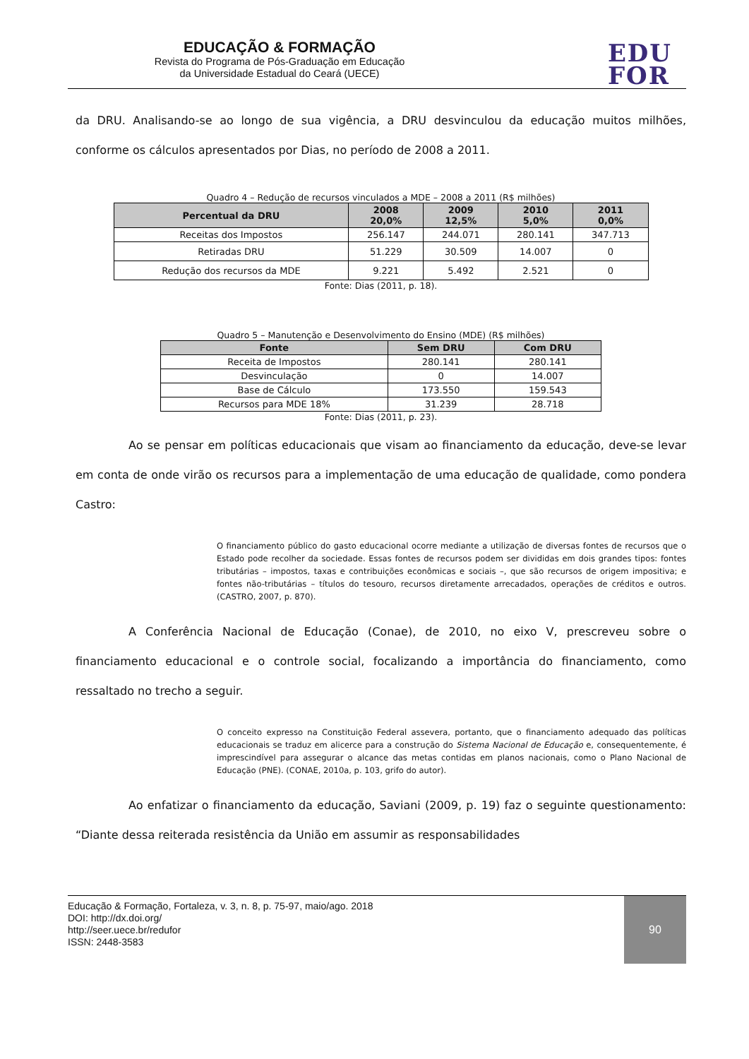EDUCAÇÃO & FORMAÇÃO
Revista do Programa de Pós-Graduação em Educação
da Universidade Estadual do Ceará (UECE)
EDU
FOR
da DRU. Analisando-se ao longo de sua vigência, a DRU desvinculou da educação muitos milhões, conforme os cálculos apresentados por Dias, no período de 2008 a 2011.
Quadro 4 – Redução de recursos vinculados a MDE – 2008 a 2011 (R$ milhões)
| Percentual da DRU | 2008 20,0% | 2009 12,5% | 2010 5,0% | 2011 0,0% |
| --- | --- | --- | --- | --- |
| Receitas dos Impostos | 256.147 | 244.071 | 280.141 | 347.713 |
| Retiradas DRU | 51.229 | 30.509 | 14.007 | 0 |
| Redução dos recursos da MDE | 9.221 | 5.492 | 2.521 | 0 |
Fonte: Dias (2011, p. 18).
Quadro 5 – Manutenção e Desenvolvimento do Ensino (MDE) (R$ milhões)
| Fonte | Sem DRU | Com DRU |
| --- | --- | --- |
| Receita de Impostos | 280.141 | 280.141 |
| Desvinculação | 0 | 14.007 |
| Base de Cálculo | 173.550 | 159.543 |
| Recursos para MDE 18% | 31.239 | 28.718 |
Fonte: Dias (2011, p. 23).
Ao se pensar em políticas educacionais que visam ao financiamento da educação, deve-se levar em conta de onde virão os recursos para a implementação de uma educação de qualidade, como pondera Castro:
O financiamento público do gasto educacional ocorre mediante a utilização de diversas fontes de recursos que o Estado pode recolher da sociedade. Essas fontes de recursos podem ser divididas em dois grandes tipos: fontes tributárias – impostos, taxas e contribuições econômicas e sociais –, que são recursos de origem impositiva; e fontes não-tributárias – títulos do tesouro, recursos diretamente arrecadados, operações de créditos e outros. (CASTRO, 2007, p. 870).
A Conferência Nacional de Educação (Conae), de 2010, no eixo V, prescreveu sobre o financiamento educacional e o controle social, focalizando a importância do financiamento, como ressaltado no trecho a seguir.
O conceito expresso na Constituição Federal assevera, portanto, que o financiamento adequado das políticas educacionais se traduz em alicerce para a construção do Sistema Nacional de Educação e, consequentemente, é imprescindível para assegurar o alcance das metas contidas em planos nacionais, como o Plano Nacional de Educação (PNE). (CONAE, 2010a, p. 103, grifo do autor).
Ao enfatizar o financiamento da educação, Saviani (2009, p. 19) faz o seguinte questionamento: “Diante dessa reiterada resistência da União em assumir as responsabilidades
Educação & Formação, Fortaleza, v. 3, n. 8, p. 75-97, maio/ago. 2018
DOI: http://dx.doi.org/
http://seer.uece.br/redufor
ISSN: 2448-3583
90